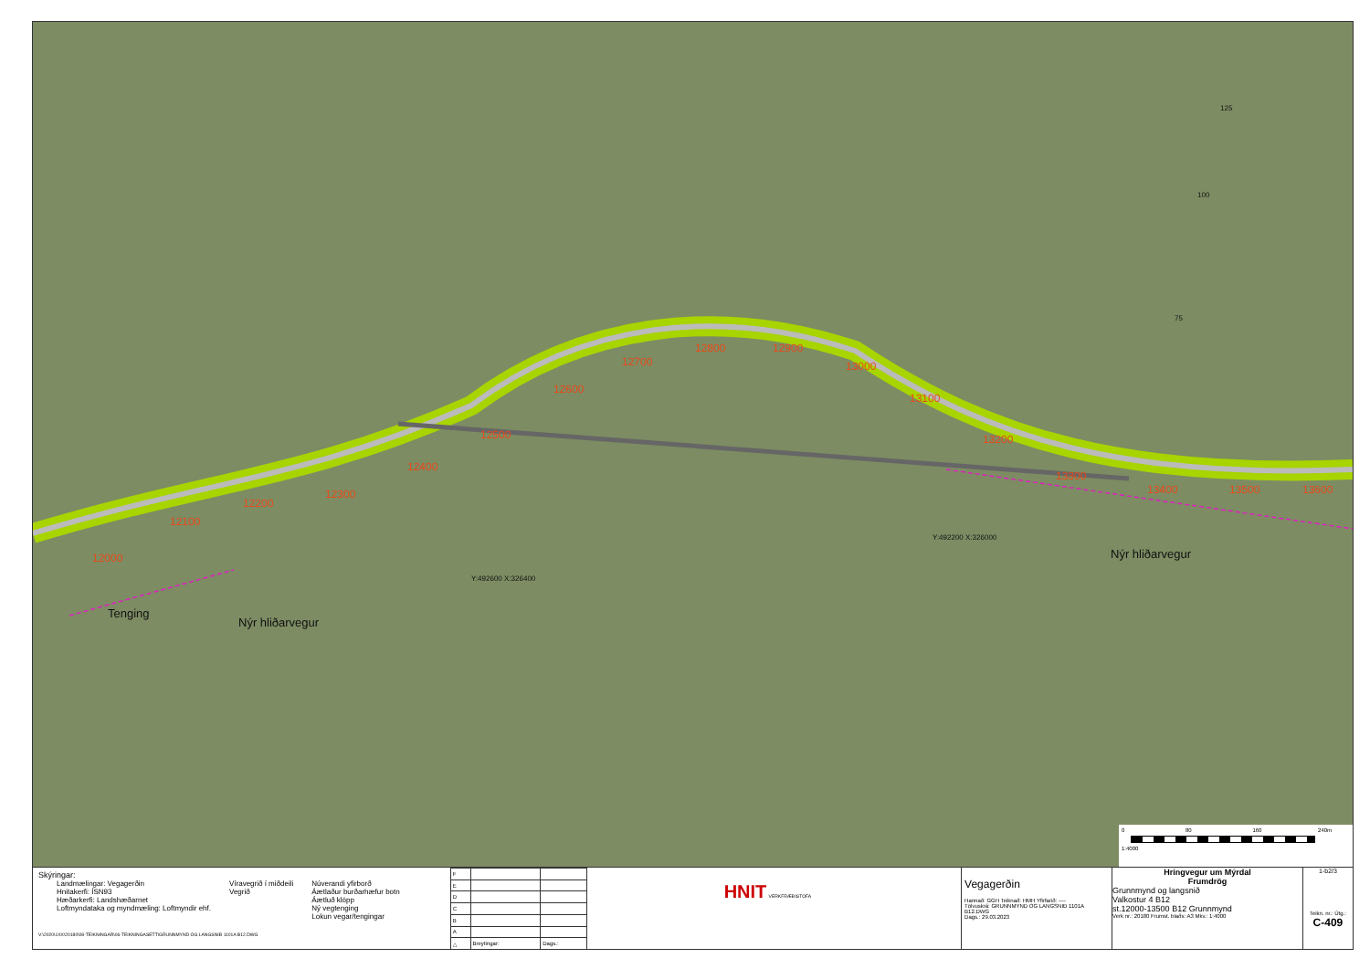12000
12100
12200
12300
12400
12500
12600
12700
12800 12900
13000
13100
13200
13300
13400 13500 13600
Tenging
Nýr hliðarvegur
Nýr hliðarvegur
Y:492600 X:326400
Y:492200 X:326000
100
75
125
0 80 160 240m
1:4000
Skýringar:
Landmælingar: Vegagerðin
Hnitakerfi: ÍSN93
Hæðarkerfi: Landshæðarnet
Loftmyndataka og myndmæling: Loftmyndir ehf.
Víravegrið í miðdeili
Vegrið
Núverandi yfirborð
Áætlaður burðarhæfur botn
Áætluð klöpp
Ný vegtenging
Lokun vegar/tengingar
V:\2020\1XX\20180\08-TEIKNINGAR\06-TEIKNINGASETT\GRUNNMYND OG LANGSNIÐ 1101A B12.DWG
| F | | |
| E | | |
| D | | |
| C | | |
| B | | |
| A | | |
| △ | Breytingar: | Dags.: |
HNIT VERKFRÆÐISTOFA
Vegagerðin
Hannað: GGH Teiknað: HMH Yfirfarið: ----
Tölvuskrá: GRUNNMYND OG LANGSNIÐ 1101A B12.DWG
Dags.: 29.03.2023
Hringvegur um Mýrdal
Frumdrög
Grunnmynd og langsnið
Valkostur 4 B12
st.12000-13500 B12 Grunnmynd
Verk nr.: 20180 Frumst. blaðs: A3 Mkv.: 1:4000
1-b2/3
Teikn. nr.: Útg.:
C-409